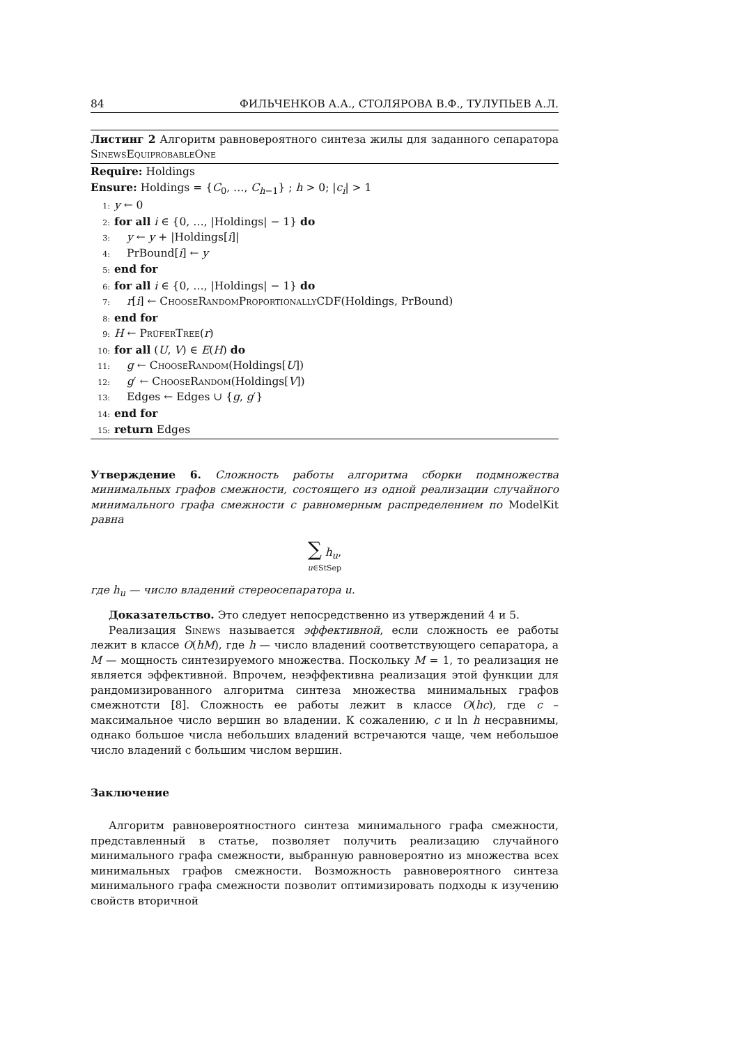84 ФИЛЬЧЕНКОВ А.А., СТОЛЯРОВА В.Ф., ТУЛУПЬЕВ А.Л.
Листинг 2 Алгоритм равновероятного синтеза жилы для заданного сепаратора SinewsEquiprobableOne
Require: Holdings
Ensure: Holdings = {C<sub>0</sub>, …, C<sub>h−1</sub>} ; h > 0; |c<sub>i</sub>| > 1
1: y ← 0
2: for all i ∈ {0, …, |Holdings| − 1} do
3: y ← y + |Holdings[i]|
4: PrBound[i] ← y
5: end for
6: for all i ∈ {0, …, |Holdings| − 1} do
7: r[i] ← ChooseRandomProportionally CDF(Holdings, PrBound)
8: end for
9: H ← PrüferTree(r)
10: for all (U, V) ∈ E(H) do
11: g ← ChooseRandom(Holdings[U])
12: g′ ← ChooseRandom(Holdings[V])
13: Edges ← Edges ∪ {g, g′}
14: end for
15: return Edges
Утверждение 6. Сложность работы алгоритма сборки подмножества минимальных графов смежности, состоящего из одной реализации случайного минимального графа смежности с равномерным распределением по ModelKit равна
∑ h<sub>u</sub>,
u∈StSep
где h<sub>u</sub> — число владений стереосепаратора u.
Доказательство. Это следует непосредственно из утверждений 4 и 5.
Реализация Sinews называется эффективной, если сложность ее работы лежит в классе O(hM), где h — число владений соответствующего сепаратора, а M — мощность синтезируемого множества. Поскольку M = 1, то реализация не является эффективной. Впрочем, неэффективна реализация этой функции для рандомизированного алгоритма синтеза множества минимальных графов смежнотсти [8]. Сложность ее работы лежит в классе O(hc), где c – максимальное число вершин во владении. К сожалению, c и ln h несравнимы, однако большое числа небольших владений встречаются чаще, чем небольшое число владений с большим числом вершин.
Заключение
Алгоритм равновероятностного синтеза минимального графа смежности, представленный в статье, позволяет получить реализацию случайного минимального графа смежности, выбранную равновероятно из множества всех минимальных графов смежности. Возможность равновероятного синтеза минимального графа смежности позволит оптимизировать подходы к изучению свойств вторичной